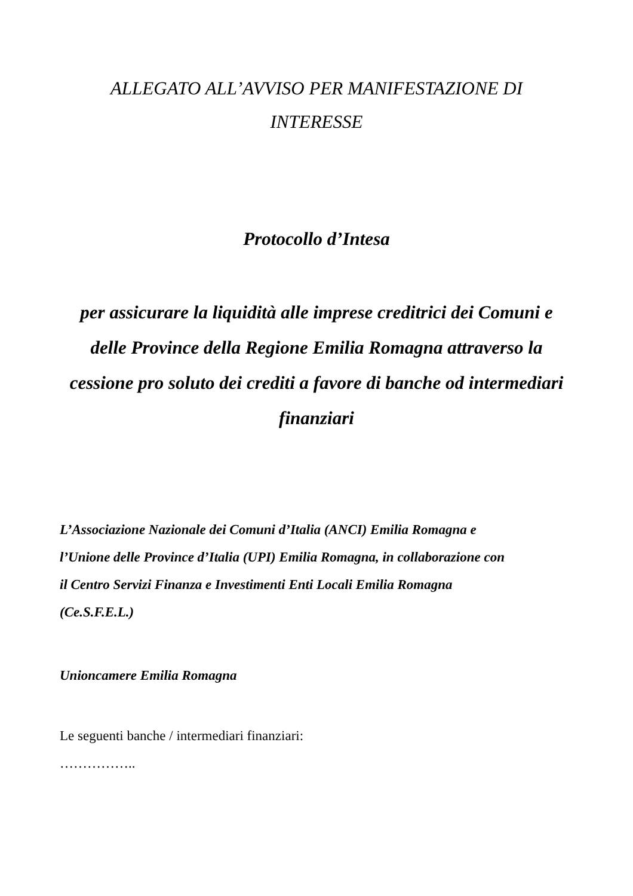ALLEGATO ALL’AVVISO PER MANIFESTAZIONE DI
INTERESSE
Protocollo d’Intesa
per assicurare la liquidità alle imprese creditrici dei Comuni e
delle Province della Regione Emilia Romagna attraverso la
cessione pro soluto dei crediti a favore di banche od intermediari
finanziari
L’Associazione Nazionale dei Comuni d’Italia (ANCI) Emilia Romagna e
l’Unione delle Province d’Italia (UPI) Emilia Romagna, in collaborazione con
il Centro Servizi Finanza e Investimenti Enti Locali Emilia Romagna
(Ce.S.F.E.L.)
Unioncamere Emilia Romagna
Le seguenti banche / intermediari finanziari:
……………..